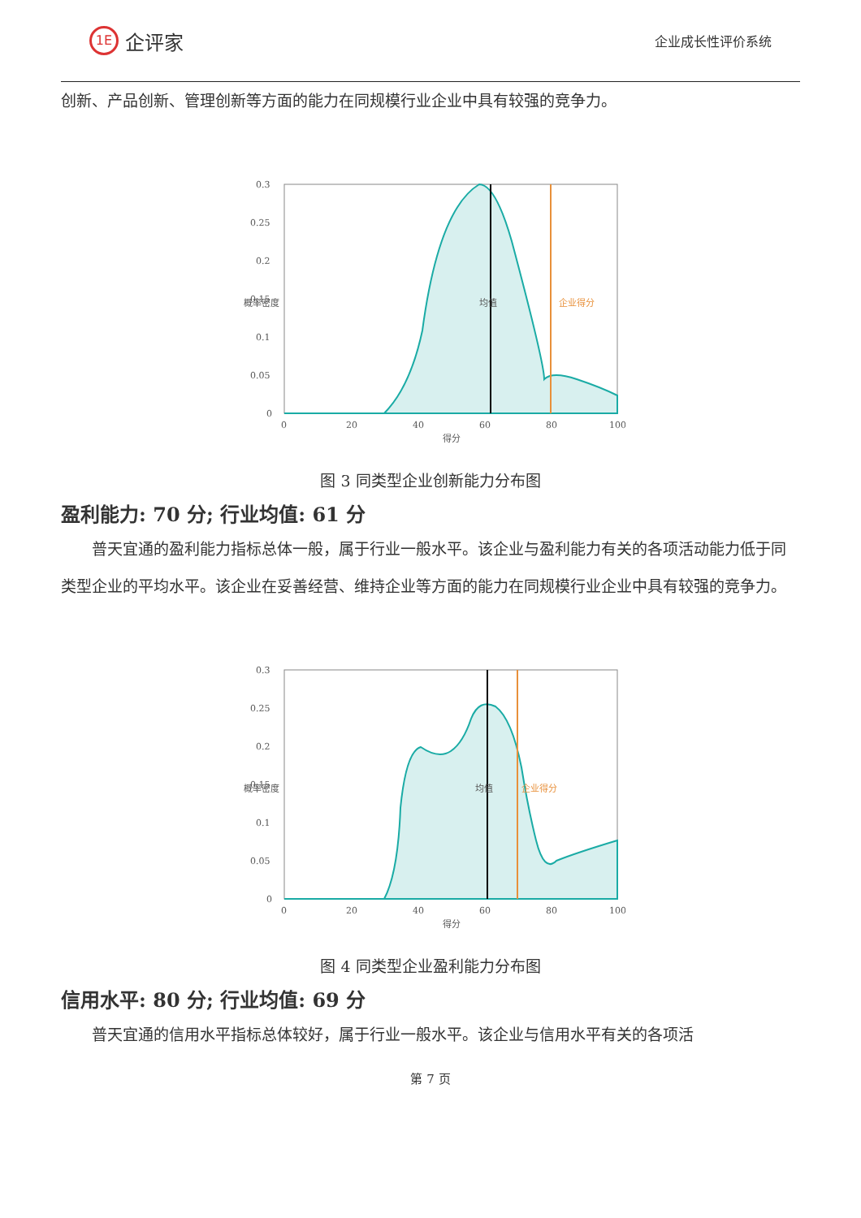1E 企评家
企业成长性评价系统
创新、产品创新、管理创新等方面的能力在同规模行业企业中具有较强的竞争力。
0.3
0.25
0.2
0.15
0.1
0.05
0
0
20
40
60
80
100
得分
概率密度
均值
企业得分
图 3 同类型企业创新能力分布图
盈利能力: 70 分; 行业均值: 61 分
普天宜通的盈利能力指标总体一般，属于行业一般水平。该企业与盈利能力有关的各项活动能力低于同类型企业的平均水平。该企业在妥善经营、维持企业等方面的能力在同规模行业企业中具有较强的竞争力。
0.3
0.25
0.2
0.15
0.1
0.05
0
0
20
40
60
80
100
得分
概率密度
均值
企业得分
图 4 同类型企业盈利能力分布图
信用水平: 80 分; 行业均值: 69 分
普天宜通的信用水平指标总体较好，属于行业一般水平。该企业与信用水平有关的各项活
第 7 页